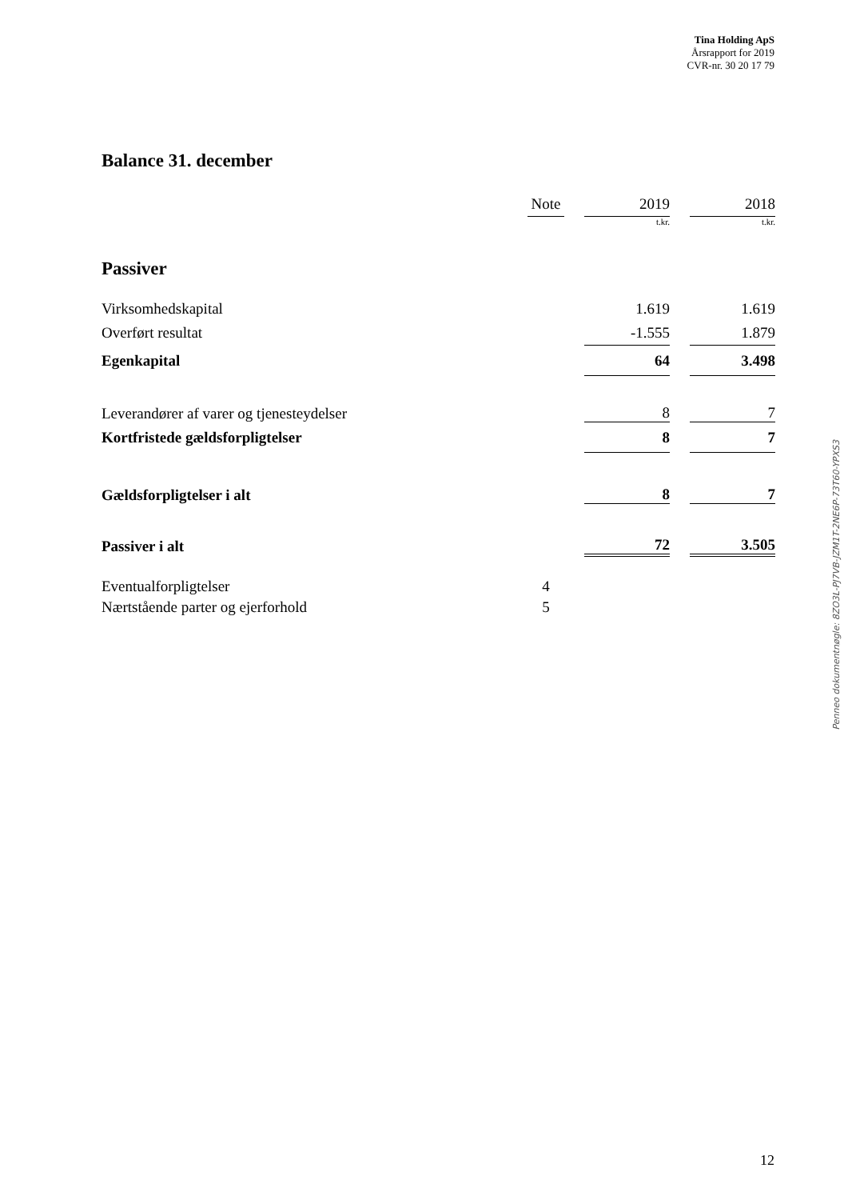Tina Holding ApS
Årsrapport for 2019
CVR-nr. 30 20 17 79
Balance 31. december
| | Note | | 2019 | | 2018 |
| --- | --- | --- | --- | --- | --- |
| | | | t.kr. | | t.kr. |
| Passiver | | | | | |
| Virksomhedskapital | | | 1.619 | | 1.619 |
| Overført resultat | | | -1.555 | | 1.879 |
| Egenkapital | | | 64 | | 3.498 |
| Leverandører af varer og tjenesteydelser | | | 8 | | 7 |
| Kortfristede gældsforpligtelser | | | 8 | | 7 |
| Gældsforpligtelser i alt | | | 8 | | 7 |
| Passiver i alt | | | 72 | | 3.505 |
| Eventualforpligtelser | 4 | | | | |
| Nærtstående parter og ejerforhold | 5 | | | | |
Penneo dokumentnøgle: 8ZO3L-PJ7VB-JZM1T-2NE6P-73T60-YPXS3
12